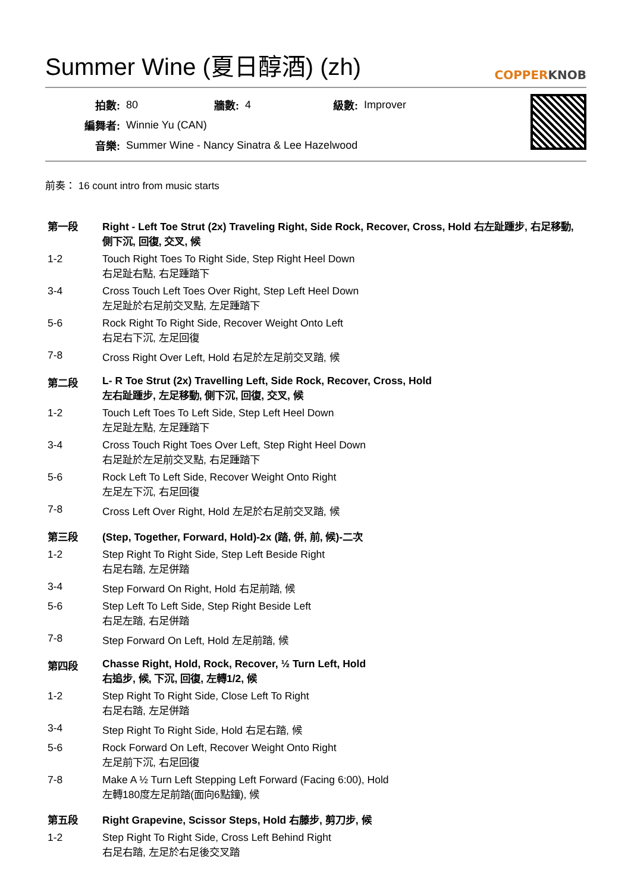Summer Wine (夏日醇酒) (zh) COPPERKNOB
| 拍數: | 80 | 牆數: | 4 | 級數: | Improver |
| 編舞者: | Winnie Yu (CAN) | | | | |
| 音樂: | Summer Wine - Nancy Sinatra & Lee Hazelwood | | | | |
前奏： 16 count intro from music starts
| 第一段 | Right - Left Toe Strut (2x) Traveling Right, Side Rock, Recover, Cross, Hold 右左趾踵步, 右足移動, 側下沉, 回復, 交叉, 候 |
| 1-2 | Touch Right Toes To Right Side, Step Right Heel Down 右足趾右點, 右足踵踏下 |
| 3-4 | Cross Touch Left Toes Over Right, Step Left Heel Down 左足趾於右足前交叉點, 左足踵踏下 |
| 5-6 | Rock Right To Right Side, Recover Weight Onto Left 右足右下沉, 左足回復 |
| 7-8 | Cross Right Over Left, Hold 右足於左足前交叉踏, 候 |
| 第二段 | L- R Toe Strut (2x) Travelling Left, Side Rock, Recover, Cross, Hold 左右趾踵步, 左足移動, 側下沉, 回復, 交叉, 候 |
| 1-2 | Touch Left Toes To Left Side, Step Left Heel Down 左足趾左點, 左足踵踏下 |
| 3-4 | Cross Touch Right Toes Over Left, Step Right Heel Down 右足趾於左足前交叉點, 右足踵踏下 |
| 5-6 | Rock Left To Left Side, Recover Weight Onto Right 左足左下沉, 右足回復 |
| 7-8 | Cross Left Over Right, Hold 左足於右足前交叉踏, 候 |
| 第三段 | (Step, Together, Forward, Hold)-2x (踏, 併, 前, 候)-二次 |
| 1-2 | Step Right To Right Side, Step Left Beside Right 右足右踏, 左足併踏 |
| 3-4 | Step Forward On Right, Hold 右足前踏, 候 |
| 5-6 | Step Left To Left Side, Step Right Beside Left 右足左踏, 右足併踏 |
| 7-8 | Step Forward On Left, Hold 左足前踏, 候 |
| 第四段 | Chasse Right, Hold, Rock, Recover, ½ Turn Left, Hold 右追步, 候, 下沉, 回復, 左轉1/2, 候 |
| 1-2 | Step Right To Right Side, Close Left To Right 右足右踏, 左足併踏 |
| 3-4 | Step Right To Right Side, Hold 右足右踏, 候 |
| 5-6 | Rock Forward On Left, Recover Weight Onto Right 左足前下沉, 右足回復 |
| 7-8 | Make A ½ Turn Left Stepping Left Forward (Facing 6:00), Hold 左轉180度左足前踏(面向6點鐘), 候 |
| 第五段 | Right Grapevine, Scissor Steps, Hold 右藤步, 剪刀步, 候 |
| 1-2 | Step Right To Right Side, Cross Left Behind Right 右足右踏, 左足於右足後交叉踏 |